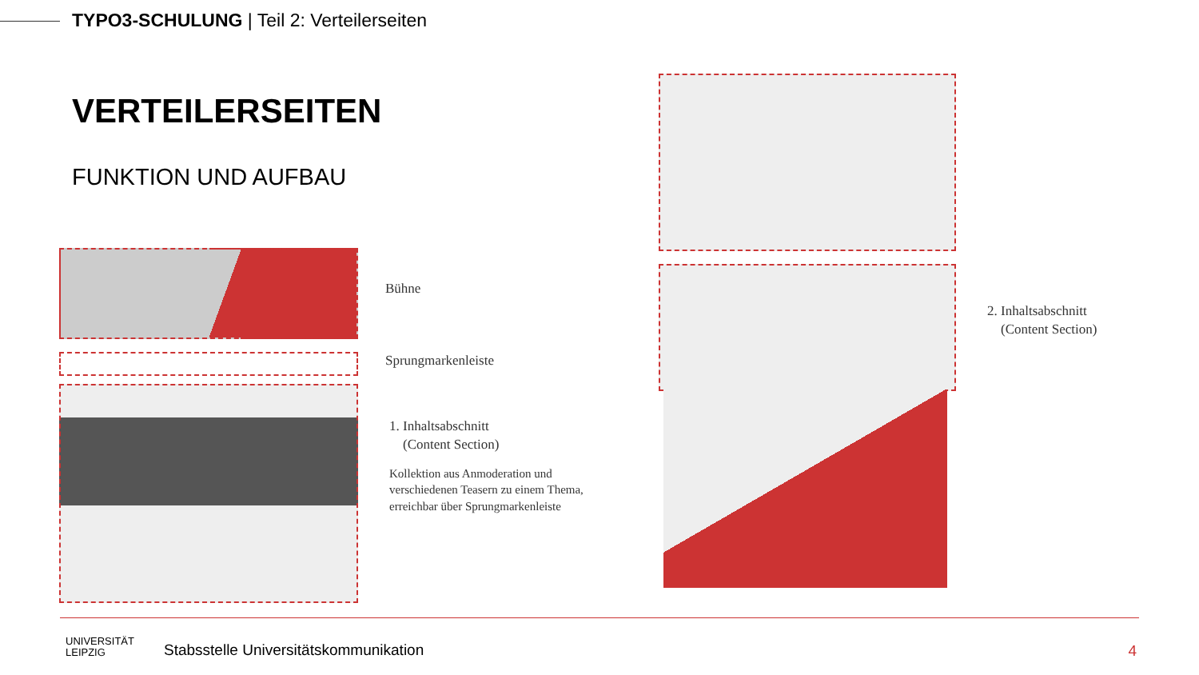TYPO3-SCHULUNG | Teil 2: Verteilerseiten
VERTEILERSEITEN
FUNKTION UND AUFBAU
Bühne
Sprungmarkenleiste
1. Inhaltsabschnitt
(Content Section)
Kollektion aus Anmoderation und
verschiedenen Teasern zu einem Thema,
erreichbar über Sprungmarkenleiste
2. Inhaltsabschnitt
(Content Section)
UNIVERSITÄT
LEIPZIG
Stabsstelle Universitätskommunikation
4